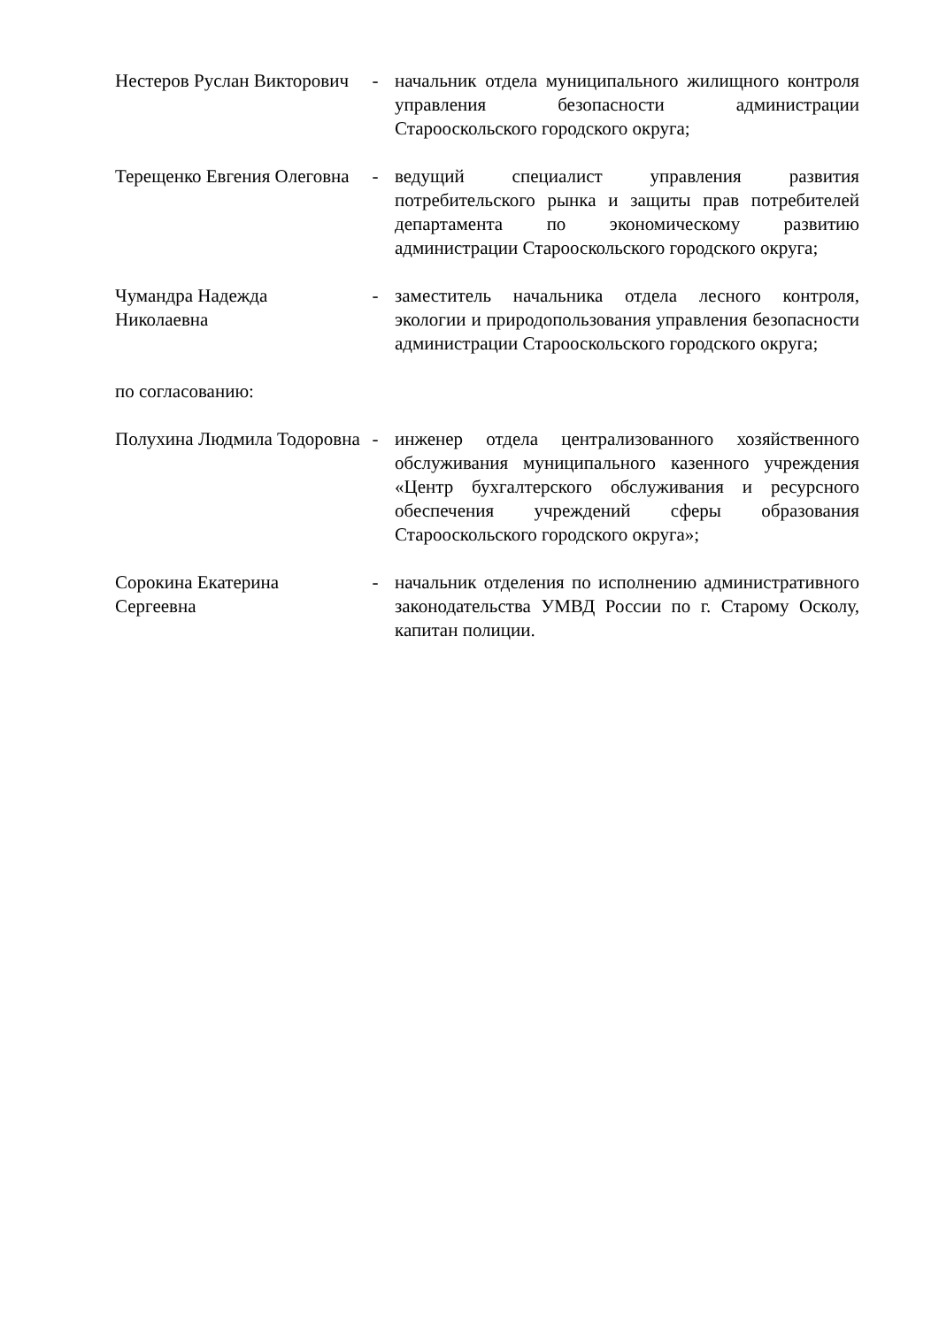Нестеров Руслан Викторович
- начальник отдела муниципального жилищного контроля управления безопасности администрации Старооскольского городского округа;
Терещенко Евгения Олеговна
- ведущий специалист управления развития потребительского рынка и защиты прав потребителей департамента по экономическому развитию администрации Старооскольского городского округа;
Чумандра Надежда Николаевна
- заместитель начальника отдела лесного контроля, экологии и природопользования управления безопасности администрации Старооскольского городского округа;
по согласованию:
Полухина Людмила Тодоровна
- инженер отдела централизованного хозяйственного обслуживания муниципального казенного учреждения «Центр бухгалтерского обслуживания и ресурсного обеспечения учреждений сферы образования Старооскольского городского округа»;
Сорокина Екатерина Сергеевна
- начальник отделения по исполнению административного законодательства УМВД России по г. Старому Осколу, капитан полиции.